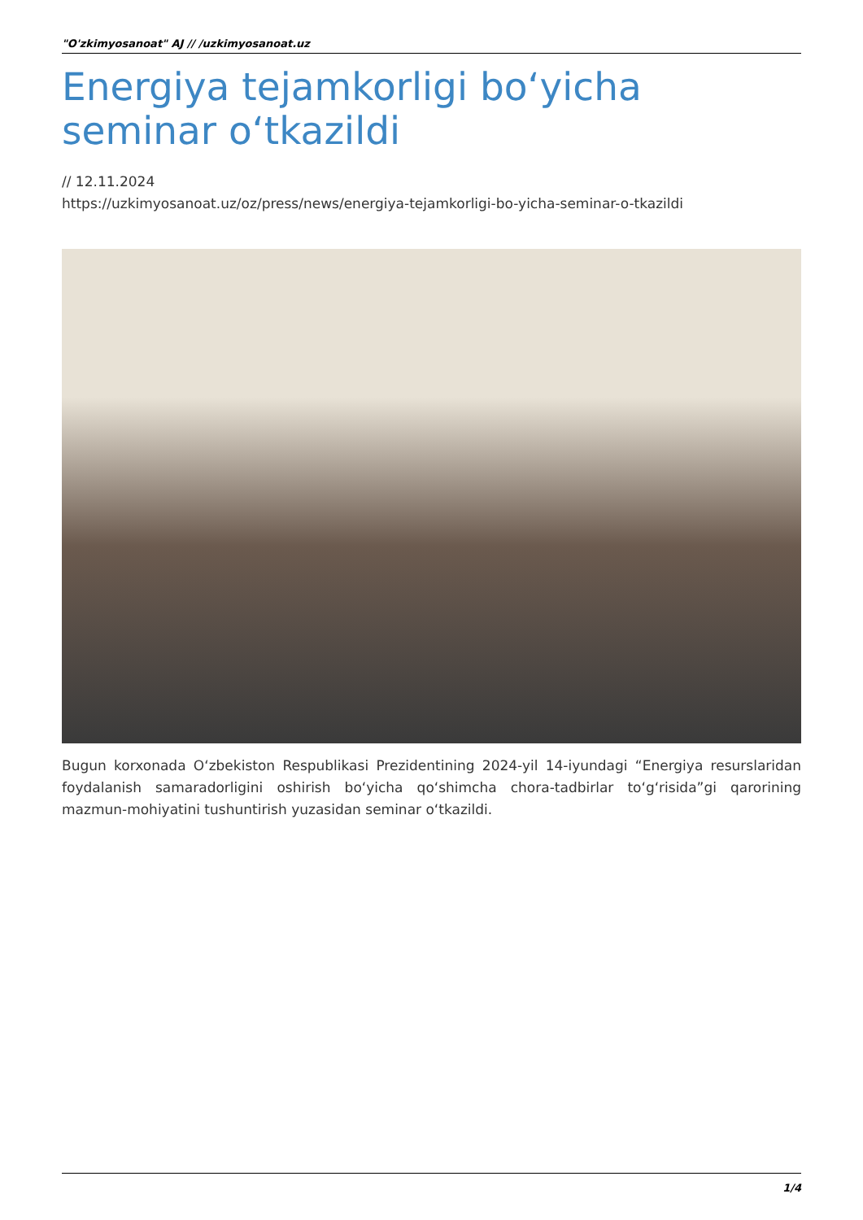"O'zkimyosanoat" AJ // /uzkimyosanoat.uz
Energiya tejamkorligi bo‘yicha seminar o‘tkazildi
// 12.11.2024
https://uzkimyosanoat.uz/oz/press/news/energiya-tejamkorligi-bo-yicha-seminar-o-tkazildi
Bugun korxonada O‘zbekiston Respublikasi Prezidentining 2024-yil 14-iyundagi “Energiya resurslaridan foydalanish samaradorligini oshirish bo‘yicha qo‘shimcha chora-tadbirlar to‘g‘risida”gi qarorining mazmun-mohiyatini tushuntirish yuzasidan seminar o‘tkazildi.
1/4